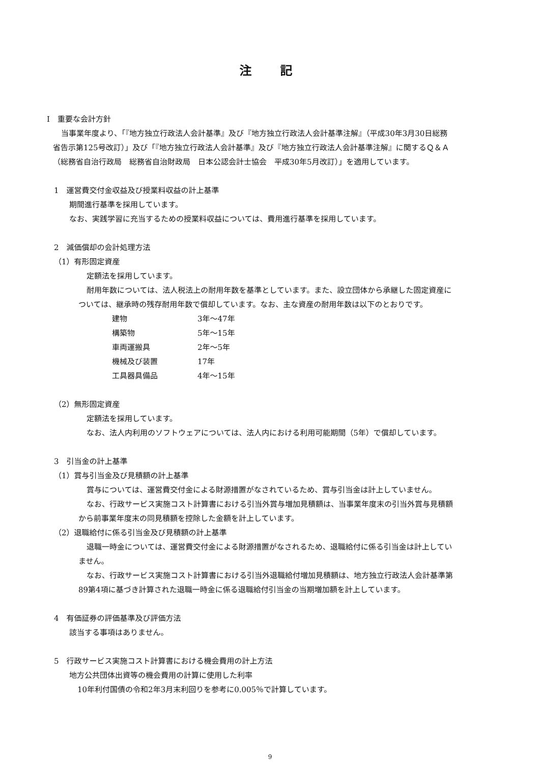注　記
Ⅰ　重要な会計方針
当事業年度より、「『地方独立行政法人会計基準』及び『地方独立行政法人会計基準注解』（平成30年3月30日総務
省告示第125号改訂）」及び「『地方独立行政法人会計基準』及び『地方独立行政法人会計基準注解』に関するＱ＆Ａ
（総務省自治行政局　総務省自治財政局　日本公認会計士協会　平成30年5月改訂）」を適用しています。
1　運営費交付金収益及び授業料収益の計上基準
期間進行基準を採用しています。
なお、実践学習に充当するための授業料収益については、費用進行基準を採用しています。
2　減価償却の会計処理方法
（1）有形固定資産
定額法を採用しています。
耐用年数については、法人税法上の耐用年数を基準としています。また、設立団体から承継した固定資産に
ついては、継承時の残存耐用年数で償却しています。なお、主な資産の耐用年数は以下のとおりです。
| 建物 | 3年～47年 |
| 構築物 | 5年～15年 |
| 車両運搬具 | 2年～5年 |
| 機械及び装置 | 17年 |
| 工具器具備品 | 4年～15年 |
（2）無形固定資産
定額法を採用しています。
なお、法人内利用のソフトウェアについては、法人内における利用可能期間（5年）で償却しています。
3　引当金の計上基準
（1）賞与引当金及び見積額の計上基準
賞与については、運営費交付金による財源措置がなされているため、賞与引当金は計上していません。
なお、行政サービス実施コスト計算書における引当外賞与増加見積額は、当事業年度末の引当外賞与見積額
から前事業年度末の同見積額を控除した金額を計上しています。
（2）退職給付に係る引当金及び見積額の計上基準
退職一時金については、運営費交付金による財源措置がなされるため、退職給付に係る引当金は計上してい
ません。
なお、行政サービス実施コスト計算書における引当外退職給付増加見積額は、地方独立行政法人会計基準第
89第4項に基づき計算された退職一時金に係る退職給付引当金の当期増加額を計上しています。
4　有価証券の評価基準及び評価方法
該当する事項はありません。
5　行政サービス実施コスト計算書における機会費用の計上方法
地方公共団体出資等の機会費用の計算に使用した利率
10年利付国債の令和2年3月末利回りを参考に0.005％で計算しています。
9